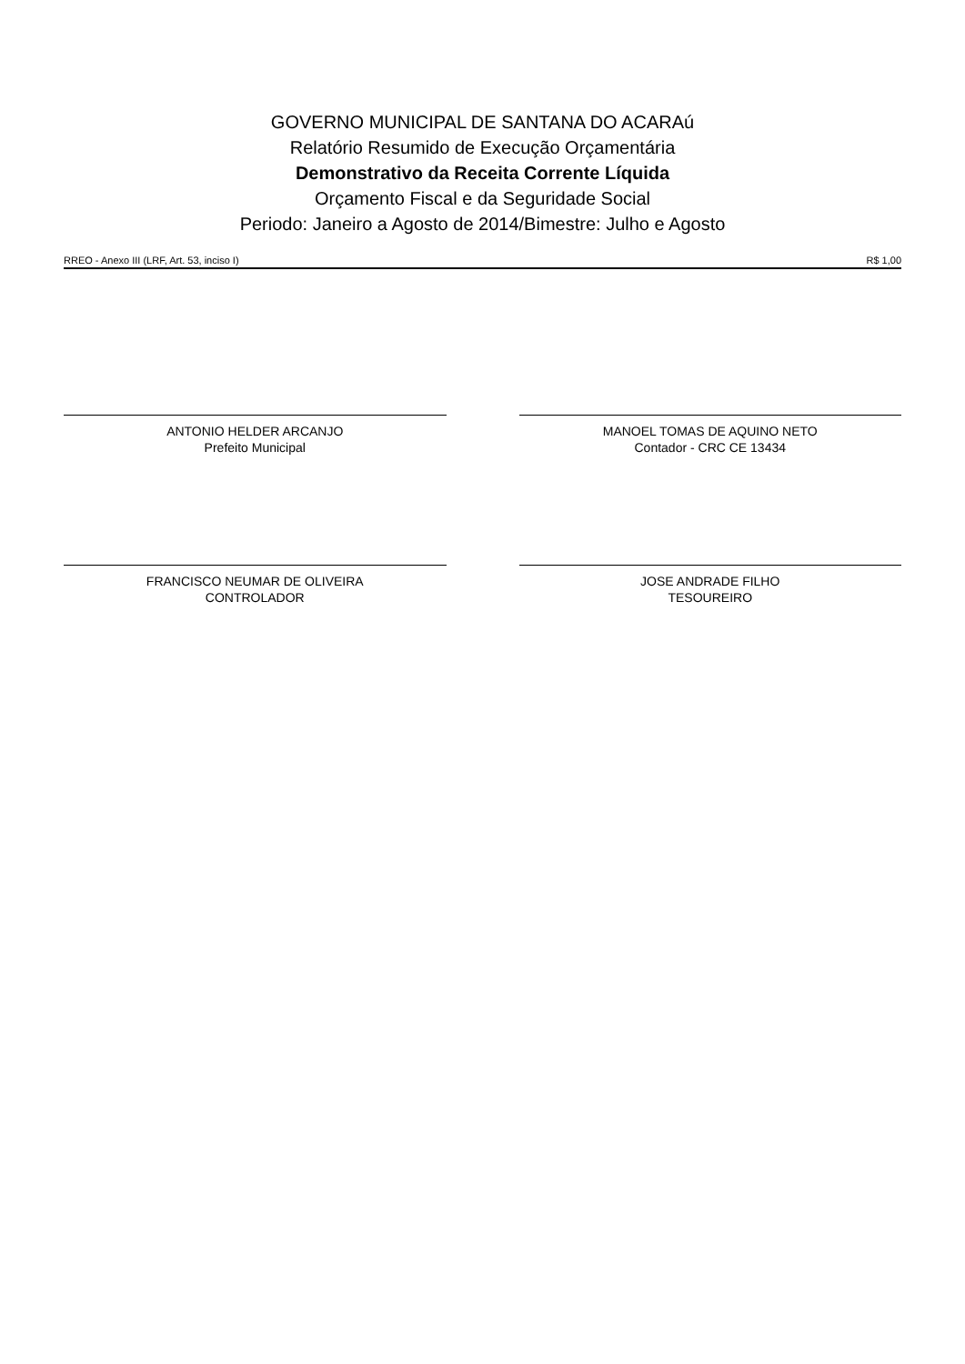GOVERNO MUNICIPAL DE SANTANA DO ACARAú
Relatório Resumido de Execução Orçamentária
Demonstrativo da Receita Corrente Líquida
Orçamento Fiscal e da Seguridade Social
Periodo: Janeiro a Agosto de 2014/Bimestre: Julho e Agosto
RREO - Anexo III (LRF, Art. 53, inciso I) R$ 1,00
ANTONIO HELDER ARCANJO
Prefeito Municipal
MANOEL TOMAS DE AQUINO NETO
Contador - CRC CE 13434
FRANCISCO NEUMAR DE OLIVEIRA
CONTROLADOR
JOSE ANDRADE FILHO
TESOUREIRO